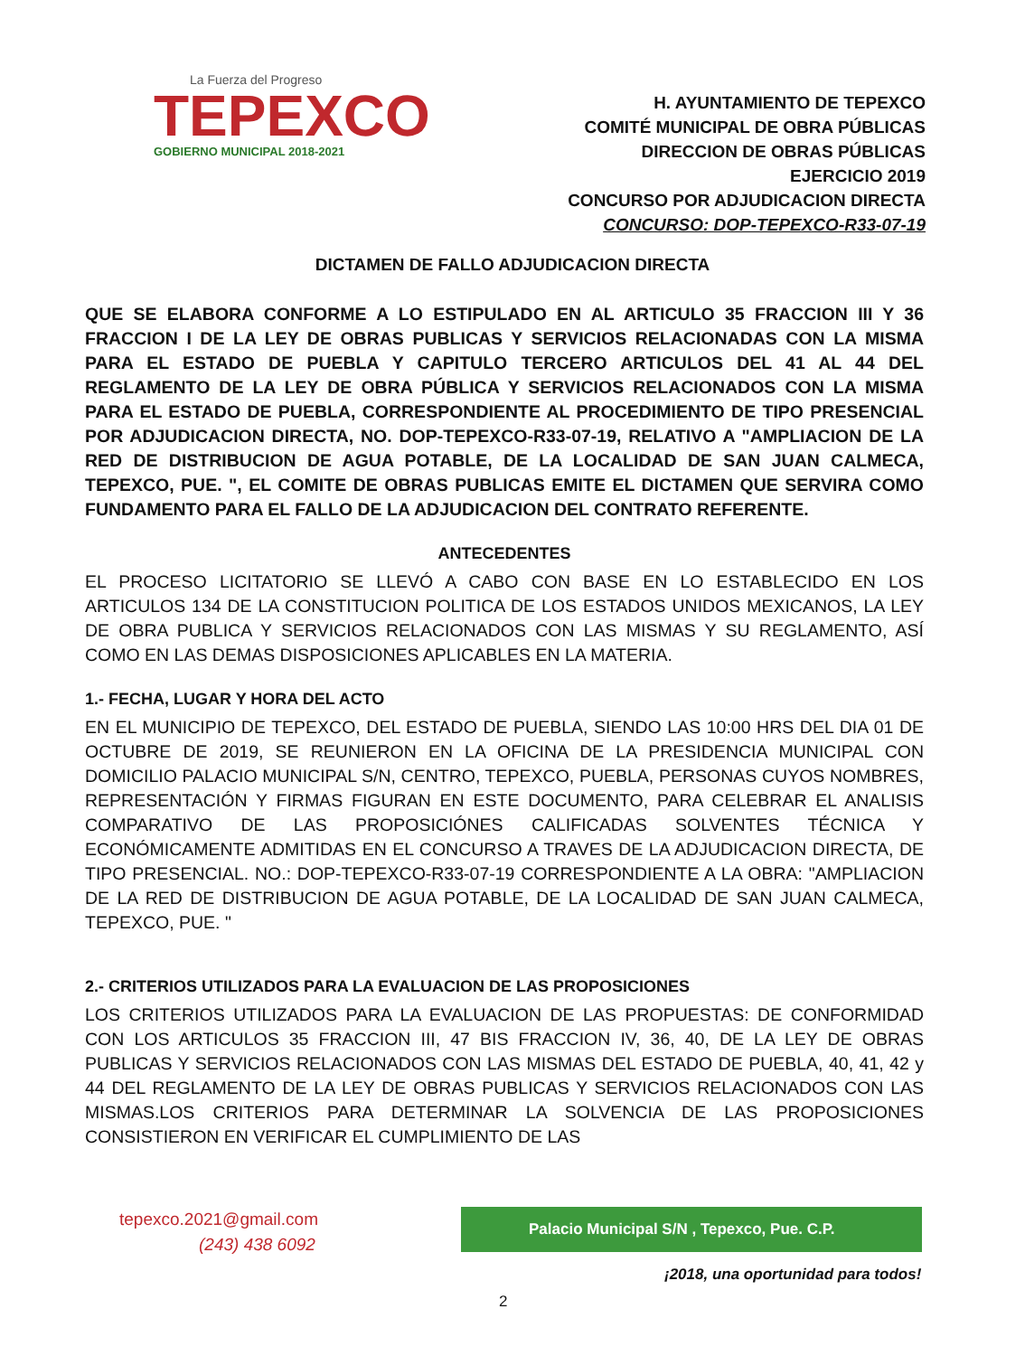La Fuerza del Progreso
TEPEXCO
GOBIERNO MUNICIPAL 2018-2021
H. AYUNTAMIENTO DE TEPEXCO
COMITÉ MUNICIPAL DE OBRA PÚBLICAS
DIRECCION DE OBRAS PÚBLICAS
EJERCICIO 2019
CONCURSO POR ADJUDICACION DIRECTA
CONCURSO: DOP-TEPEXCO-R33-07-19
DICTAMEN DE FALLO ADJUDICACION DIRECTA
QUE SE ELABORA CONFORME A LO ESTIPULADO EN AL ARTICULO 35 FRACCION III Y 36 FRACCION I DE LA LEY DE OBRAS PUBLICAS Y SERVICIOS RELACIONADAS CON LA MISMA PARA EL ESTADO DE PUEBLA Y CAPITULO TERCERO ARTICULOS DEL 41 AL 44 DEL REGLAMENTO DE LA LEY DE OBRA PÚBLICA Y SERVICIOS RELACIONADOS CON LA MISMA PARA EL ESTADO DE PUEBLA, CORRESPONDIENTE AL PROCEDIMIENTO DE TIPO PRESENCIAL POR ADJUDICACION DIRECTA, NO. DOP-TEPEXCO-R33-07-19, RELATIVO A "AMPLIACION DE LA RED DE DISTRIBUCION DE AGUA POTABLE, DE LA LOCALIDAD DE SAN JUAN CALMECA, TEPEXCO, PUE. ", EL COMITE DE OBRAS PUBLICAS EMITE EL DICTAMEN QUE SERVIRA COMO FUNDAMENTO PARA EL FALLO DE LA ADJUDICACION DEL CONTRATO REFERENTE.
ANTECEDENTES
EL PROCESO LICITATORIO SE LLEVÓ A CABO CON BASE EN LO ESTABLECIDO EN LOS ARTICULOS 134 DE LA CONSTITUCION POLITICA DE LOS ESTADOS UNIDOS MEXICANOS, LA LEY DE OBRA PUBLICA Y SERVICIOS RELACIONADOS CON LAS MISMAS Y SU REGLAMENTO, ASÍ COMO EN LAS DEMAS DISPOSICIONES APLICABLES EN LA MATERIA.
1.- FECHA, LUGAR Y HORA DEL ACTO
EN EL MUNICIPIO DE TEPEXCO, DEL ESTADO DE PUEBLA, SIENDO LAS 10:00 HRS DEL DIA 01 DE OCTUBRE DE 2019, SE REUNIERON EN LA OFICINA DE LA PRESIDENCIA MUNICIPAL CON DOMICILIO PALACIO MUNICIPAL S/N, CENTRO, TEPEXCO, PUEBLA, PERSONAS CUYOS NOMBRES, REPRESENTACIÓN Y FIRMAS FIGURAN EN ESTE DOCUMENTO, PARA CELEBRAR EL ANALISIS COMPARATIVO DE LAS PROPOSICIÓNES CALIFICADAS SOLVENTES TÉCNICA Y ECONÓMICAMENTE ADMITIDAS EN EL CONCURSO A TRAVES DE LA ADJUDICACION DIRECTA, DE TIPO PRESENCIAL. NO.: DOP-TEPEXCO-R33-07-19 CORRESPONDIENTE A LA OBRA: "AMPLIACION DE LA RED DE DISTRIBUCION DE AGUA POTABLE, DE LA LOCALIDAD DE SAN JUAN CALMECA, TEPEXCO, PUE. "
2.- CRITERIOS UTILIZADOS PARA LA EVALUACION DE LAS PROPOSICIONES
LOS CRITERIOS UTILIZADOS PARA LA EVALUACION DE LAS PROPUESTAS: DE CONFORMIDAD CON LOS ARTICULOS 35 FRACCION III, 47 BIS FRACCION IV, 36, 40, DE LA LEY DE OBRAS PUBLICAS Y SERVICIOS RELACIONADOS CON LAS MISMAS DEL ESTADO DE PUEBLA, 40, 41, 42 y 44 DEL REGLAMENTO DE LA LEY DE OBRAS PUBLICAS Y SERVICIOS RELACIONADOS CON LAS MISMAS.LOS CRITERIOS PARA DETERMINAR LA SOLVENCIA DE LAS PROPOSICIONES CONSISTIERON EN VERIFICAR EL CUMPLIMIENTO DE LAS
tepexco.2021@gmail.com
(243) 438 6092
Palacio Municipal S/N , Tepexco, Pue. C.P.
¡2018, una oportunidad para todos!
2